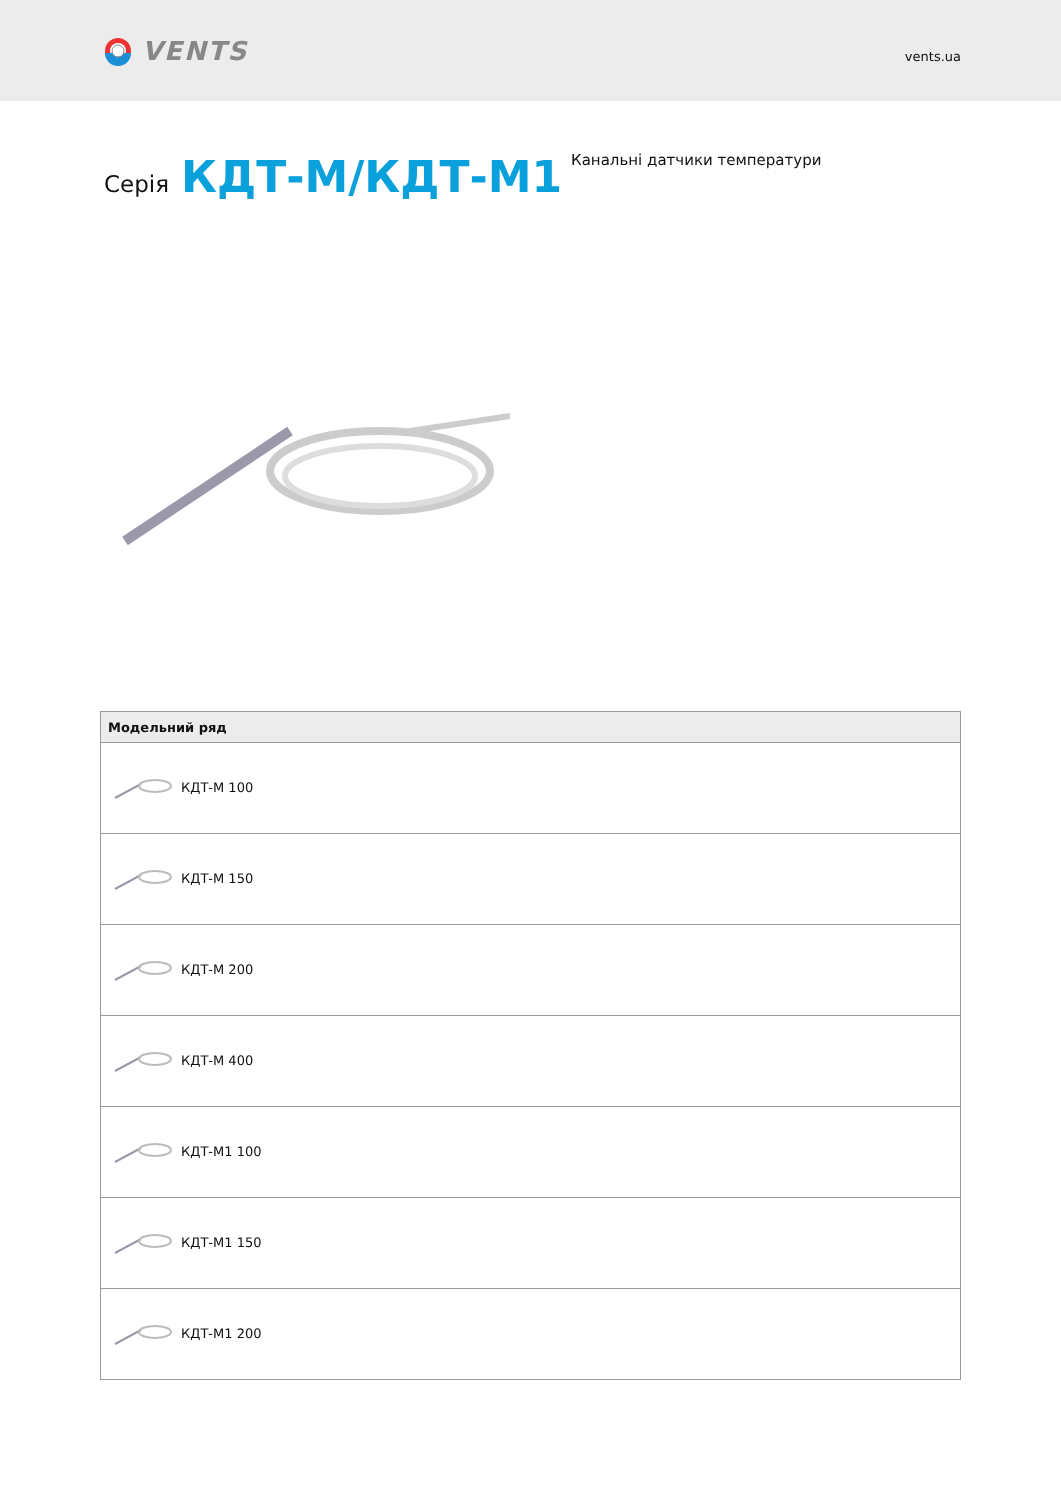VENTS
vents.ua
Серія КДТ-М/КДТ-М1
Канальні датчики температури
| Модельний ряд |
| --- |
| КДТ-М 100 |
| КДТ-М 150 |
| КДТ-М 200 |
| КДТ-М 400 |
| КДТ-М1 100 |
| КДТ-М1 150 |
| КДТ-М1 200 |